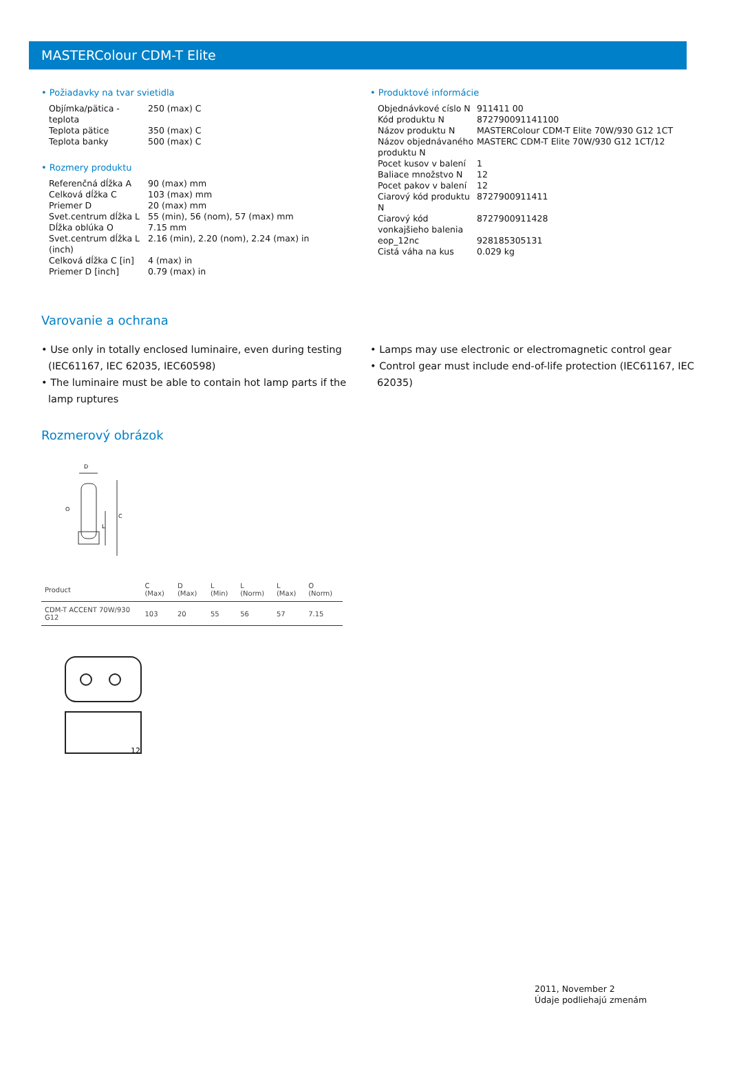MASTERColour CDM-T Elite
• Požiadavky na tvar svietidla
| Objímka/pätica - teplota | 250 (max) C |
| Teplota pätice | 350 (max) C |
| Teplota banky | 500 (max) C |
• Rozmery produktu
| Referenčná dĺžka A | 90 (max) mm |
| Celková dĺžka C | 103 (max) mm |
| Priemer D | 20 (max) mm |
| Svet.centrum dĺžka L | 55 (min), 56 (nom), 57 (max) mm |
| Dĺžka oblúka O | 7.15 mm |
| Svet.centrum dĺžka L (inch) | 2.16 (min), 2.20 (nom), 2.24 (max) in |
| Celková dĺžka C [in] | 4 (max) in |
| Priemer D [inch] | 0.79 (max) in |
• Produktové informácie
| Objednávkové císlo N | 911411 00 |
| Kód produktu N | 872790091141100 |
| Názov produktu N | MASTERColour CDM-T Elite 70W/930 G12 1CT |
| Názov objednávaného produktu N | MASTERC CDM-T Elite 70W/930 G12 1CT/12 |
| Pocet kusov v balení | 1 |
| Baliace množstvo N | 12 |
| Pocet pakov v balení | 12 |
| Ciarový kód produktu N | 8727900911411 |
| Ciarový kód vonkajšieho balenia | 8727900911428 |
| eop_12nc | 928185305131 |
| Cistá váha na kus | 0.029 kg |
Varovanie a ochrana
• Use only in totally enclosed luminaire, even during testing (IEC61167, IEC 62035, IEC60598)
• The luminaire must be able to contain hot lamp parts if the lamp ruptures
• Lamps may use electronic or electromagnetic control gear
• Control gear must include end-of-life protection (IEC61167, IEC 62035)
Rozmerový obrázok
D
C
L
O
| Product | C (Max) | D (Max) | L (Min) | L (Norm) | L (Max) | O (Norm) |
| --- | --- | --- | --- | --- | --- | --- |
| CDM-T ACCENT 70W/930 G12 | 103 | 20 | 55 | 56 | 57 | 7.15 |
12
2011, November 2
Údaje podliehajú zmenám